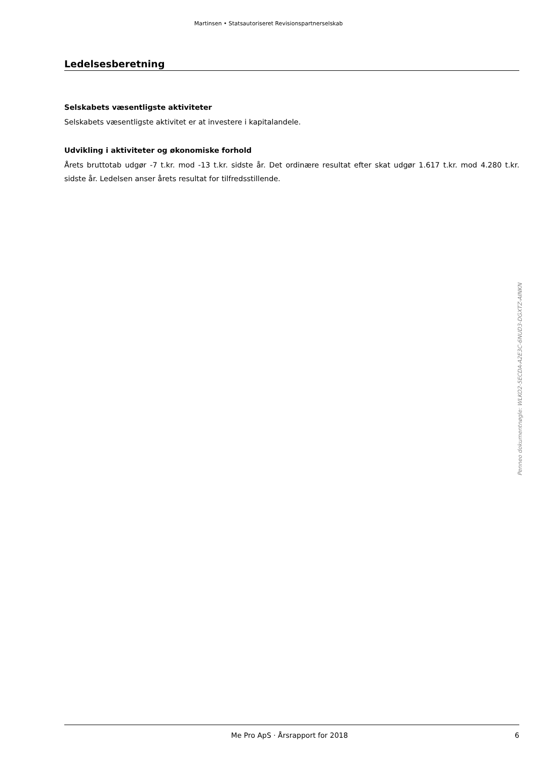Martinsen • Statsautoriseret Revisionspartnerselskab
Ledelsesberetning
Selskabets væsentligste aktiviteter
Selskabets væsentligste aktivitet er at investere i kapitalandele.
Udvikling i aktiviteter og økonomiske forhold
Årets bruttotab udgør -7 t.kr. mod -13 t.kr. sidste år. Det ordinære resultat efter skat udgør 1.617 t.kr. mod 4.280 t.kr. sidste år. Ledelsen anser årets resultat for tilfredsstillende.
Penneo dokumentnøgle: WLKO2-5ECDA-A2E3C-6NUD3-DGXTZ-AINKN
Me Pro ApS · Årsrapport for 2018 6